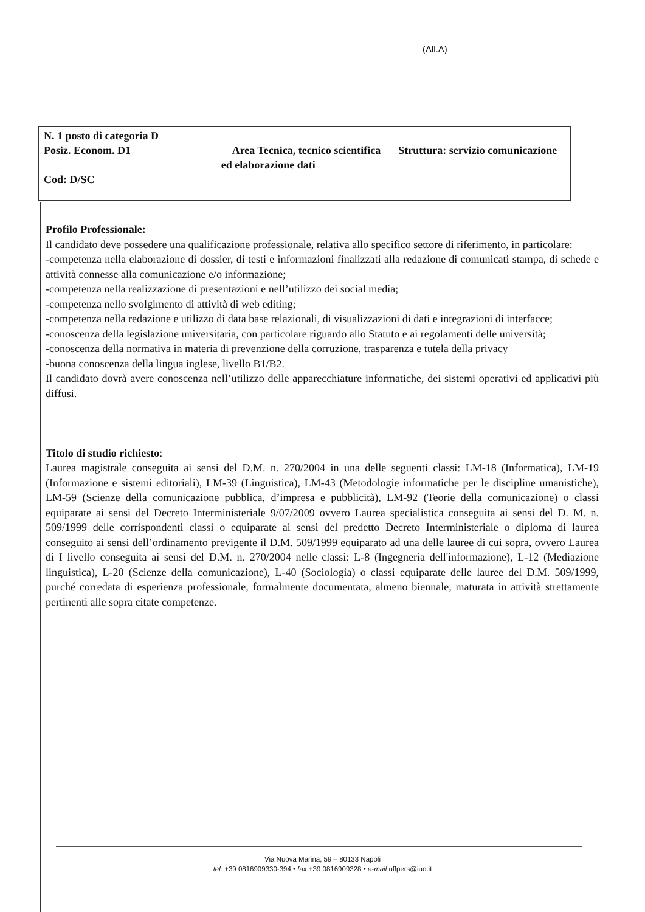(All.A)
| N. 1 posto di categoria D Posiz. Econom. D1 Cod: D/SC | Area Tecnica, tecnico scientifica ed elaborazione dati | Struttura: servizio comunicazione |
Profilo Professionale:
Il candidato deve possedere una qualificazione professionale, relativa allo specifico settore di riferimento, in particolare:
-competenza nella elaborazione di dossier, di testi e informazioni finalizzati alla redazione di comunicati stampa, di schede e attività connesse alla comunicazione e/o informazione;
-competenza nella realizzazione di presentazioni e nell’utilizzo dei social media;
-competenza nello svolgimento di attività di web editing;
-competenza nella redazione e utilizzo di data base relazionali, di visualizzazioni di dati e integrazioni di interfacce;
-conoscenza della legislazione universitaria, con particolare riguardo allo Statuto e ai regolamenti delle università;
-conoscenza della normativa in materia di prevenzione della corruzione, trasparenza e tutela della privacy
-buona conoscenza della lingua inglese, livello B1/B2.
Il candidato dovrà avere conoscenza nell’utilizzo delle apparecchiature informatiche, dei sistemi operativi ed applicativi più diffusi.
Titolo di studio richiesto:
Laurea magistrale conseguita ai sensi del D.M. n. 270/2004 in una delle seguenti classi: LM-18 (Informatica), LM-19 (Informazione e sistemi editoriali), LM-39 (Linguistica), LM-43 (Metodologie informatiche per le discipline umanistiche), LM-59 (Scienze della comunicazione pubblica, d’impresa e pubblicità), LM-92 (Teorie della comunicazione) o classi equiparate ai sensi del Decreto Interministeriale 9/07/2009 ovvero Laurea specialistica conseguita ai sensi del D. M. n. 509/1999 delle corrispondenti classi o equiparate ai sensi del predetto Decreto Interministeriale o diploma di laurea conseguito ai sensi dell’ordinamento previgente il D.M. 509/1999 equiparato ad una delle lauree di cui sopra, ovvero Laurea di I livello conseguita ai sensi del D.M. n. 270/2004 nelle classi: L-8 (Ingegneria dell'informazione), L-12 (Mediazione linguistica), L-20 (Scienze della comunicazione), L-40 (Sociologia) o classi equiparate delle lauree del D.M. 509/1999, purché corredata di esperienza professionale, formalmente documentata, almeno biennale, maturata in attività strettamente pertinenti alle sopra citate competenze.
Via Nuova Marina, 59 – 80133 Napoli
tel. +39 0816909330-394 • fax +39 0816909328 • e-mail uffpers@iuo.it